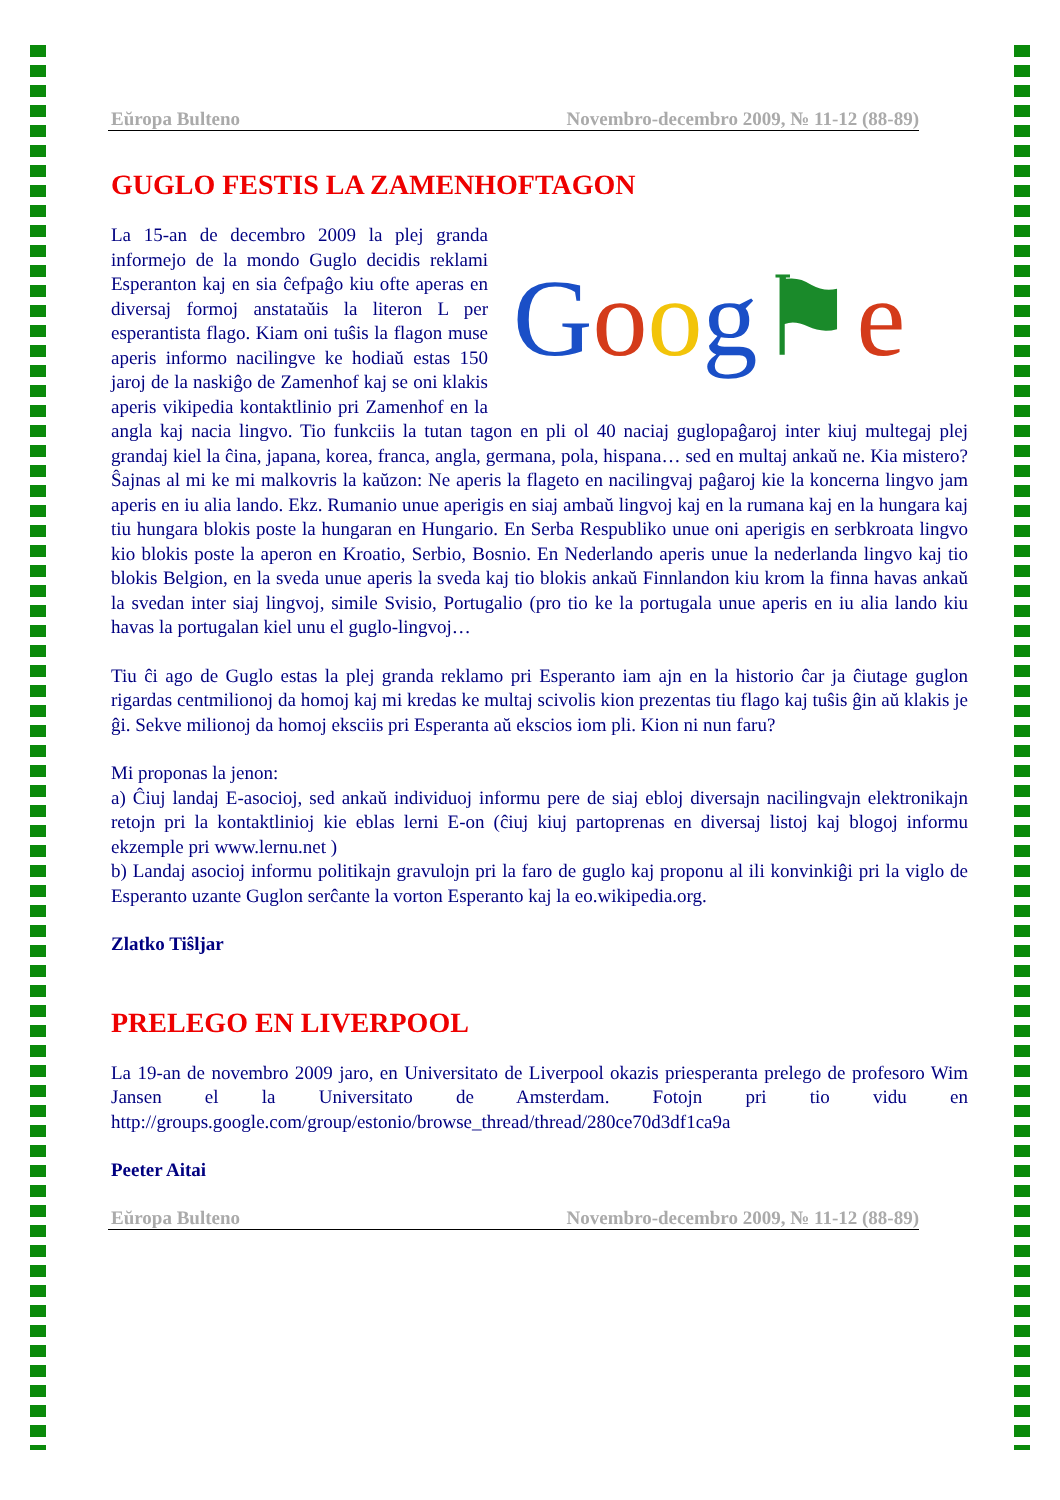Eŭropa Bulteno Novembro-decembro 2009, № 11-12 (88-89)
GUGLO FESTIS LA ZAMENHOFTAGON
Goog⚑e
La 15-an de decembro 2009 la plej granda informejo de la mondo Guglo decidis reklami Esperanton kaj en sia ĉefpaĝo kiu ofte aperas en diversaj formoj anstataŭis la literon L per esperantista flago. Kiam oni tuŝis la flagon muse aperis informo nacilingve ke hodiaŭ estas 150 jaroj de la naskiĝo de Zamenhof kaj se oni klakis aperis vikipedia kontaktlinio pri Zamenhof en la angla kaj nacia lingvo. Tio funkciis la tutan tagon en pli ol 40 naciaj guglopaĝaroj inter kiuj multegaj plej grandaj kiel la ĉina, japana, korea, franca, angla, germana, pola, hispana… sed en multaj ankaŭ ne. Kia mistero? Ŝajnas al mi ke mi malkovris la kaŭzon: Ne aperis la flageto en nacilingvaj paĝaroj kie la koncerna lingvo jam aperis en iu alia lando. Ekz. Rumanio unue aperigis en siaj ambaŭ lingvoj kaj en la rumana kaj en la hungara kaj tiu hungara blokis poste la hungaran en Hungario. En Serba Respubliko unue oni aperigis en serbkroata lingvo kio blokis poste la aperon en Kroatio, Serbio, Bosnio. En Nederlando aperis unue la nederlanda lingvo kaj tio blokis Belgion, en la sveda unue aperis la sveda kaj tio blokis ankaŭ Finnlandon kiu krom la finna havas ankaŭ la svedan inter siaj lingvoj, simile Svisio, Portugalio (pro tio ke la portugala unue aperis en iu alia lando kiu havas la portugalan kiel unu el guglo-lingvoj…
Tiu ĉi ago de Guglo estas la plej granda reklamo pri Esperanto iam ajn en la historio ĉar ja ĉiutage guglon rigardas centmilionoj da homoj kaj mi kredas ke multaj scivolis kion prezentas tiu flago kaj tuŝis ĝin aŭ klakis je ĝi. Sekve milionoj da homoj eksciis pri Esperanta aŭ ekscios iom pli. Kion ni nun faru?
Mi proponas la jenon:
a) Ĉiuj landaj E-asocioj, sed ankaŭ individuoj informu pere de siaj ebloj diversajn nacilingvajn elektronikajn retojn pri la kontaktlinioj kie eblas lerni E-on (ĉiuj kiuj partoprenas en diversaj listoj kaj blogoj informu ekzemple pri www.lernu.net )
b) Landaj asocioj informu politikajn gravulojn pri la faro de guglo kaj proponu al ili konvinkiĝi pri la viglo de Esperanto uzante Guglon serĉante la vorton Esperanto kaj la eo.wikipedia.org.
Zlatko Tiŝljar
PRELEGO EN LIVERPOOL
La 19-an de novembro 2009 jaro, en Universitato de Liverpool okazis priesperanta prelego de profesoro Wim Jansen el la Universitato de Amsterdam. Fotojn pri tio vidu en http://groups.google.com/group/estonio/browse_thread/thread/280ce70d3df1ca9a
Peeter Aitai
Eŭropa Bulteno Novembro-decembro 2009, № 11-12 (88-89)